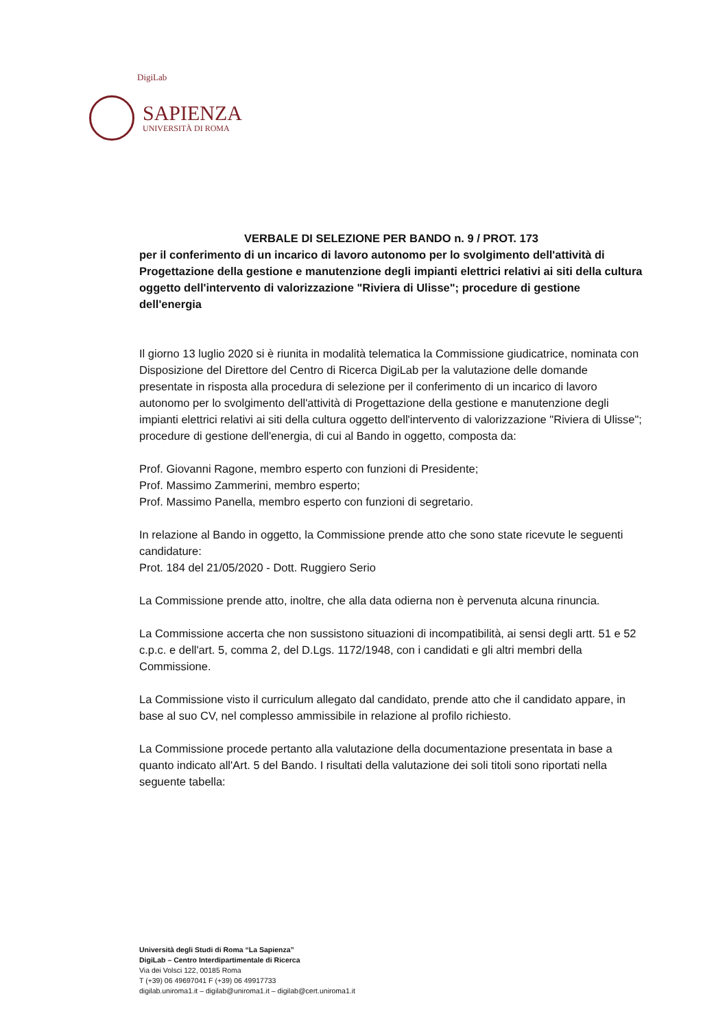DigiLab
SAPIENZA
UNIVERSITÀ DI ROMA
VERBALE DI SELEZIONE PER BANDO n. 9 / PROT. 173
per il conferimento di un incarico di lavoro autonomo per lo svolgimento dell'attività di Progettazione della gestione e manutenzione degli impianti elettrici relativi ai siti della cultura oggetto dell'intervento di valorizzazione "Riviera di Ulisse"; procedure di gestione dell'energia
Il giorno 13 luglio 2020 si è riunita in modalità telematica la Commissione giudicatrice, nominata con Disposizione del Direttore del Centro di Ricerca DigiLab per la valutazione delle domande presentate in risposta alla procedura di selezione per il conferimento di un incarico di lavoro autonomo per lo svolgimento dell'attività di Progettazione della gestione e manutenzione degli impianti elettrici relativi ai siti della cultura oggetto dell'intervento di valorizzazione "Riviera di Ulisse"; procedure di gestione dell'energia, di cui al Bando in oggetto, composta da:
Prof. Giovanni Ragone, membro esperto con funzioni di Presidente;
Prof. Massimo Zammerini, membro esperto;
Prof. Massimo Panella, membro esperto con funzioni di segretario.
In relazione al Bando in oggetto, la Commissione prende atto che sono state ricevute le seguenti candidature:
Prot. 184 del 21/05/2020 - Dott. Ruggiero Serio
La Commissione prende atto, inoltre, che alla data odierna non è pervenuta alcuna rinuncia.
La Commissione accerta che non sussistono situazioni di incompatibilità, ai sensi degli artt. 51 e 52 c.p.c. e dell'art. 5, comma 2, del D.Lgs. 1172/1948, con i candidati e gli altri membri della Commissione.
La Commissione visto il curriculum allegato dal candidato, prende atto che il candidato appare, in base al suo CV, nel complesso ammissibile in relazione al profilo richiesto.
La Commissione procede pertanto alla valutazione della documentazione presentata in base a quanto indicato all'Art. 5 del Bando. I risultati della valutazione dei soli titoli sono riportati nella seguente tabella:
Università degli Studi di Roma “La Sapienza”
DigiLab – Centro Interdipartimentale di Ricerca
Via dei Volsci 122, 00185 Roma
T (+39) 06 49697041 F (+39) 06 49917733
digilab.uniroma1.it – digilab@uniroma1.it – digilab@cert.uniroma1.it